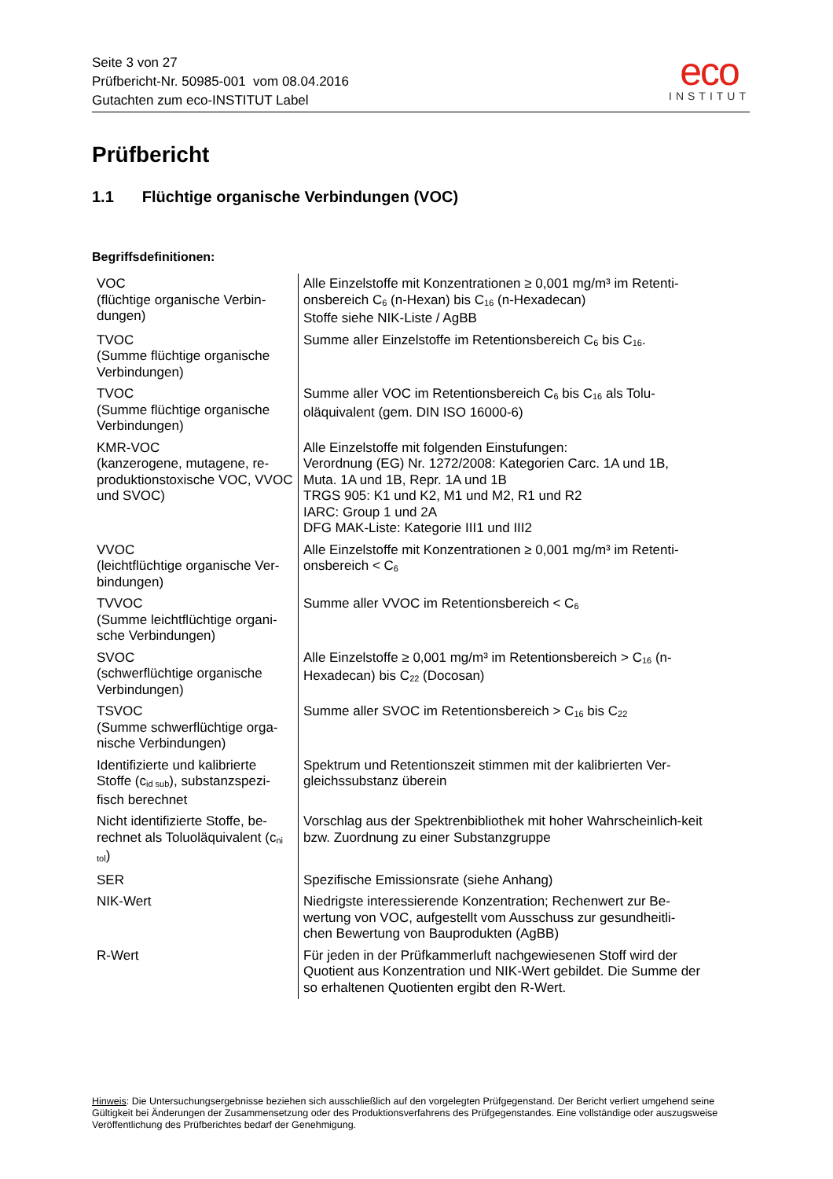Seite 3 von 27
Prüfbericht-Nr. 50985-001 vom 08.04.2016
Gutachten zum eco-INSTITUT Label
eco
INSTITUT
Prüfbericht
1.1 Flüchtige organische Verbindungen (VOC)
Begriffsdefinitionen:
| VOC (flüchtige organische Verbin-dungen) | Alle Einzelstoffe mit Konzentrationen ≥ 0,001 mg/m³ im Retenti-onsbereich C<sub>6</sub> (n-Hexan) bis C<sub>16</sub> (n-Hexadecan) Stoffe siehe NIK-Liste / AgBB |
| TVOC (Summe flüchtige organische Verbindungen) | Summe aller Einzelstoffe im Retentionsbereich C<sub>6</sub> bis C<sub>16</sub>. |
| TVOC (Summe flüchtige organische Verbindungen) | Summe aller VOC im Retentionsbereich C<sub>6</sub> bis C<sub>16</sub> als Tolu-oläquivalent (gem. DIN ISO 16000-6) |
| KMR-VOC (kanzerogene, mutagene, re-produktionstoxische VOC, VVOC und SVOC) | Alle Einzelstoffe mit folgenden Einstufungen: Verordnung (EG) Nr. 1272/2008: Kategorien Carc. 1A und 1B, Muta. 1A und 1B, Repr. 1A und 1B TRGS 905: K1 und K2, M1 und M2, R1 und R2 IARC: Group 1 und 2A DFG MAK-Liste: Kategorie III1 und III2 |
| VVOC (leichtflüchtige organische Ver-bindungen) | Alle Einzelstoffe mit Konzentrationen ≥ 0,001 mg/m³ im Retenti-onsbereich < C<sub>6</sub> |
| TVVOC (Summe leichtflüchtige organi-sche Verbindungen) | Summe aller VVOC im Retentionsbereich < C<sub>6</sub> |
| SVOC (schwerflüchtige organische Verbindungen) | Alle Einzelstoffe ≥ 0,001 mg/m³ im Retentionsbereich > C<sub>16</sub> (n-Hexadecan) bis C<sub>22</sub> (Docosan) |
| TSVOC (Summe schwerflüchtige orga-nische Verbindungen) | Summe aller SVOC im Retentionsbereich > C<sub>16</sub> bis C<sub>22</sub> |
| Identifizierte und kalibrierte Stoffe (c<sub>id sub</sub>), substanzspezi-fisch berechnet | Spektrum und Retentionszeit stimmen mit der kalibrierten Ver-gleichssubstanz überein |
| Nicht identifizierte Stoffe, be-rechnet als Toluoläquivalent (c<sub>ni tol</sub>) | Vorschlag aus der Spektrenbibliothek mit hoher Wahrscheinlich-keit bzw. Zuordnung zu einer Substanzgruppe |
| SER | Spezifische Emissionsrate (siehe Anhang) |
| NIK-Wert | Niedrigste interessierende Konzentration; Rechenwert zur Be-wertung von VOC, aufgestellt vom Ausschuss zur gesundheitli-chen Bewertung von Bauprodukten (AgBB) |
| R-Wert | Für jeden in der Prüfkammerluft nachgewiesenen Stoff wird der Quotient aus Konzentration und NIK-Wert gebildet. Die Summe der so erhaltenen Quotienten ergibt den R-Wert. |
Hinweis: Die Untersuchungsergebnisse beziehen sich ausschließlich auf den vorgelegten Prüfgegenstand. Der Bericht verliert umgehend seine Gültigkeit bei Änderungen der Zusammensetzung oder des Produktionsverfahrens des Prüfgegenstandes. Eine vollständige oder auszugsweise Veröffentlichung des Prüfberichtes bedarf der Genehmigung.